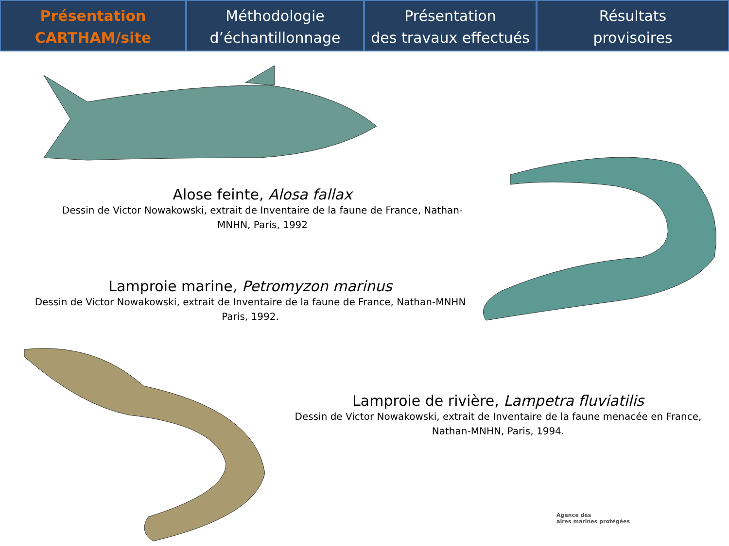Présentation
CARTHAM/site
Méthodologie
d’échantillonnage
Présentation
des travaux effectués
Résultats
provisoires
Alose feinte, Alosa fallax
Dessin de Victor Nowakowski, extrait de Inventaire de la faune de France, Nathan-
MNHN, Paris, 1992
Lamproie marine, Petromyzon marinus
Dessin de Victor Nowakowski, extrait de Inventaire de la faune de France, Nathan-MNHN
Paris, 1992.
Lamproie de rivière, Lampetra fluviatilis
Dessin de Victor Nowakowski, extrait de Inventaire de la faune menacée en France,
Nathan-MNHN, Paris, 1994.
Agence des
aires marines protégées